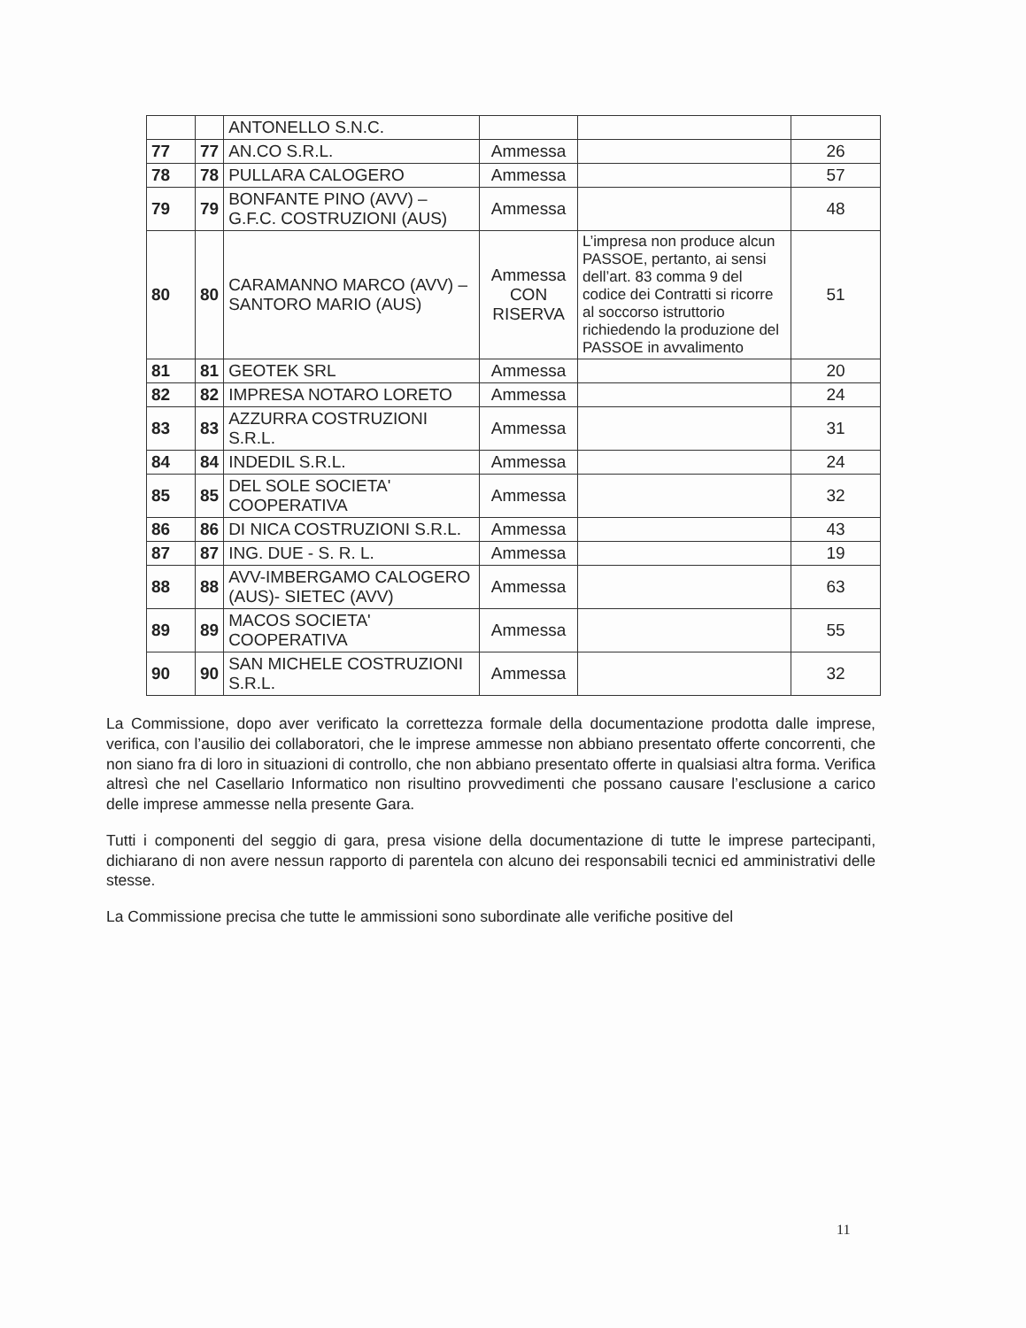| | | ANTONELLO S.N.C. | | | |
| 77 | 77 | AN.CO S.R.L. | Ammessa | | 26 |
| 78 | 78 | PULLARA CALOGERO | Ammessa | | 57 |
| 79 | 79 | BONFANTE PINO (AVV) – G.F.C. COSTRUZIONI (AUS) | Ammessa | | 48 |
| 80 | 80 | CARAMANNO MARCO (AVV) – SANTORO MARIO (AUS) | Ammessa CON RISERVA | L’impresa non produce alcun PASSOE, pertanto, ai sensi dell’art. 83 comma 9 del codice dei Contratti si ricorre al soccorso istruttorio richiedendo la produzione del PASSOE in avvalimento | 51 |
| 81 | 81 | GEOTEK SRL | Ammessa | | 20 |
| 82 | 82 | IMPRESA NOTARO LORETO | Ammessa | | 24 |
| 83 | 83 | AZZURRA COSTRUZIONI S.R.L. | Ammessa | | 31 |
| 84 | 84 | INDEDIL S.R.L. | Ammessa | | 24 |
| 85 | 85 | DEL SOLE SOCIETA' COOPERATIVA | Ammessa | | 32 |
| 86 | 86 | DI NICA COSTRUZIONI S.R.L. | Ammessa | | 43 |
| 87 | 87 | ING. DUE - S. R. L. | Ammessa | | 19 |
| 88 | 88 | AVV-IMBERGAMO CALOGERO (AUS)- SIETEC (AVV) | Ammessa | | 63 |
| 89 | 89 | MACOS SOCIETA' COOPERATIVA | Ammessa | | 55 |
| 90 | 90 | SAN MICHELE COSTRUZIONI S.R.L. | Ammessa | | 32 |
La Commissione, dopo aver verificato la correttezza formale della documentazione prodotta dalle imprese, verifica, con l’ausilio dei collaboratori, che le imprese ammesse non abbiano presentato offerte concorrenti, che non siano fra di loro in situazioni di controllo, che non abbiano presentato offerte in qualsiasi altra forma. Verifica altresì che nel Casellario Informatico non risultino provvedimenti che possano causare l’esclusione a carico delle imprese ammesse nella presente Gara.
Tutti i componenti del seggio di gara, presa visione della documentazione di tutte le imprese partecipanti, dichiarano di non avere nessun rapporto di parentela con alcuno dei responsabili tecnici ed amministrativi delle stesse.
La Commissione precisa che tutte le ammissioni sono subordinate alle verifiche positive del
11